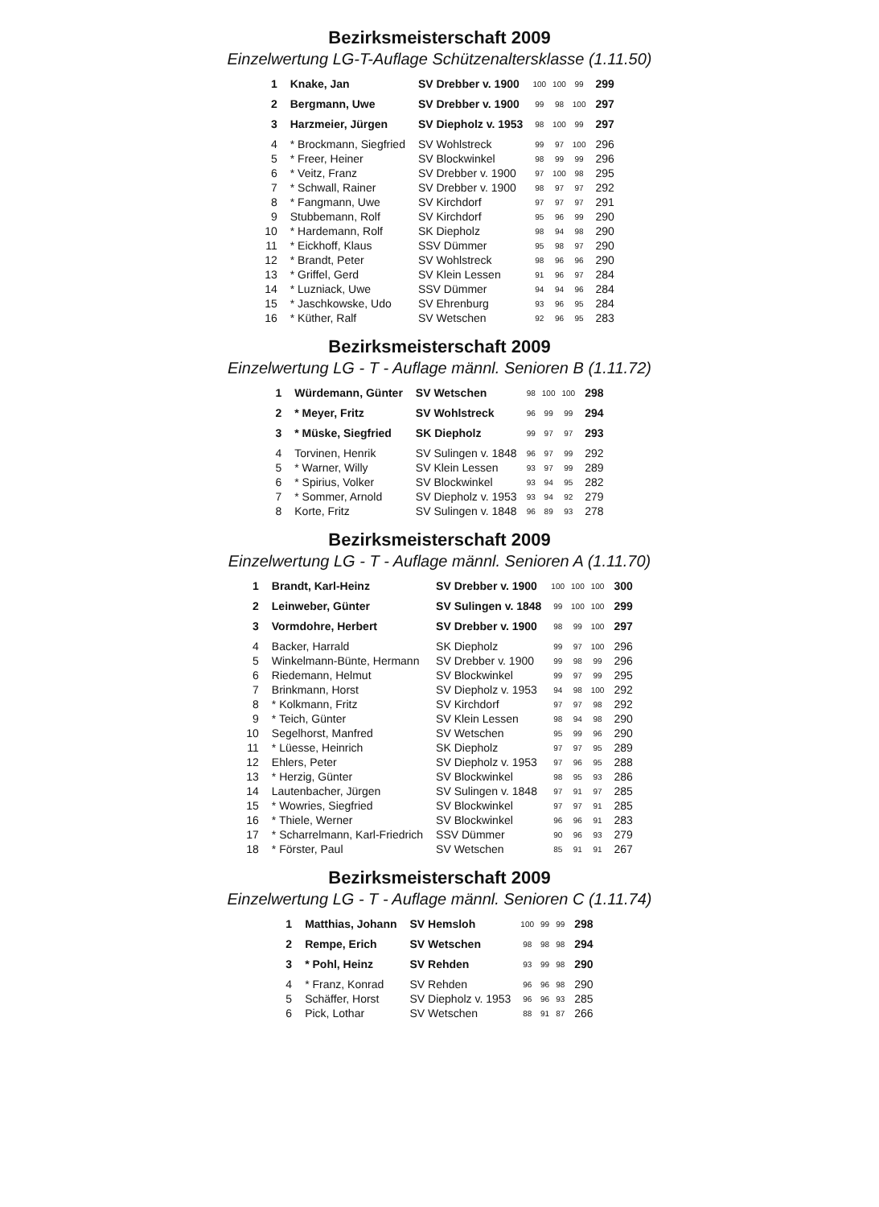Bezirksmeisterschaft 2009
Einzelwertung LG-T-Auflage Schützenaltersklasse (1.11.50)
| 1 | Knake, Jan | SV Drebber v. 1900 | 100 | 100 | 99 | 299 |
| 2 | Bergmann, Uwe | SV Drebber v. 1900 | 99 | 98 | 100 | 297 |
| 3 | Harzmeier, Jürgen | SV Diepholz v. 1953 | 98 | 100 | 99 | 297 |
| 4 | * Brockmann, Siegfried | SV Wohlstreck | 99 | 97 | 100 | 296 |
| 5 | * Freer, Heiner | SV Blockwinkel | 98 | 99 | 99 | 296 |
| 6 | * Veitz, Franz | SV Drebber v. 1900 | 97 | 100 | 98 | 295 |
| 7 | * Schwall, Rainer | SV Drebber v. 1900 | 98 | 97 | 97 | 292 |
| 8 | * Fangmann, Uwe | SV Kirchdorf | 97 | 97 | 97 | 291 |
| 9 | Stubbemann, Rolf | SV Kirchdorf | 95 | 96 | 99 | 290 |
| 10 | * Hardemann, Rolf | SK Diepholz | 98 | 94 | 98 | 290 |
| 11 | * Eickhoff, Klaus | SSV Dümmer | 95 | 98 | 97 | 290 |
| 12 | * Brandt, Peter | SV Wohlstreck | 98 | 96 | 96 | 290 |
| 13 | * Griffel, Gerd | SV Klein Lessen | 91 | 96 | 97 | 284 |
| 14 | * Luzniack, Uwe | SSV Dümmer | 94 | 94 | 96 | 284 |
| 15 | * Jaschkowske, Udo | SV Ehrenburg | 93 | 96 | 95 | 284 |
| 16 | * Küther, Ralf | SV Wetschen | 92 | 96 | 95 | 283 |
Bezirksmeisterschaft 2009
Einzelwertung LG - T - Auflage männl. Senioren B (1.11.72)
| 1 | Würdemann, Günter | SV Wetschen | 98 | 100 | 100 | 298 |
| 2 | * Meyer, Fritz | SV Wohlstreck | 96 | 99 | 99 | 294 |
| 3 | * Müske, Siegfried | SK Diepholz | 99 | 97 | 97 | 293 |
| 4 | Torvinen, Henrik | SV Sulingen v. 1848 | 96 | 97 | 99 | 292 |
| 5 | * Warner, Willy | SV Klein Lessen | 93 | 97 | 99 | 289 |
| 6 | * Spirius, Volker | SV Blockwinkel | 93 | 94 | 95 | 282 |
| 7 | * Sommer, Arnold | SV Diepholz v. 1953 | 93 | 94 | 92 | 279 |
| 8 | Korte, Fritz | SV Sulingen v. 1848 | 96 | 89 | 93 | 278 |
Bezirksmeisterschaft 2009
Einzelwertung LG - T - Auflage männl. Senioren A (1.11.70)
| 1 | Brandt, Karl-Heinz | SV Drebber v. 1900 | 100 | 100 | 100 | 300 |
| 2 | Leinweber, Günter | SV Sulingen v. 1848 | 99 | 100 | 100 | 299 |
| 3 | Vormdohre, Herbert | SV Drebber v. 1900 | 98 | 99 | 100 | 297 |
| 4 | Backer, Harrald | SK Diepholz | 99 | 97 | 100 | 296 |
| 5 | Winkelmann-Bünte, Hermann | SV Drebber v. 1900 | 99 | 98 | 99 | 296 |
| 6 | Riedemann, Helmut | SV Blockwinkel | 99 | 97 | 99 | 295 |
| 7 | Brinkmann, Horst | SV Diepholz v. 1953 | 94 | 98 | 100 | 292 |
| 8 | * Kolkmann, Fritz | SV Kirchdorf | 97 | 97 | 98 | 292 |
| 9 | * Teich, Günter | SV Klein Lessen | 98 | 94 | 98 | 290 |
| 10 | Segelhorst, Manfred | SV Wetschen | 95 | 99 | 96 | 290 |
| 11 | * Lüesse, Heinrich | SK Diepholz | 97 | 97 | 95 | 289 |
| 12 | Ehlers, Peter | SV Diepholz v. 1953 | 97 | 96 | 95 | 288 |
| 13 | * Herzig, Günter | SV Blockwinkel | 98 | 95 | 93 | 286 |
| 14 | Lautenbacher, Jürgen | SV Sulingen v. 1848 | 97 | 91 | 97 | 285 |
| 15 | * Wowries, Siegfried | SV Blockwinkel | 97 | 97 | 91 | 285 |
| 16 | * Thiele, Werner | SV Blockwinkel | 96 | 96 | 91 | 283 |
| 17 | * Scharrelmann, Karl-Friedrich | SSV Dümmer | 90 | 96 | 93 | 279 |
| 18 | * Förster, Paul | SV Wetschen | 85 | 91 | 91 | 267 |
Bezirksmeisterschaft 2009
Einzelwertung LG - T - Auflage männl. Senioren C (1.11.74)
| 1 | Matthias, Johann | SV Hemsloh | 100 | 99 | 99 | 298 |
| 2 | Rempe, Erich | SV Wetschen | 98 | 98 | 98 | 294 |
| 3 | * Pohl, Heinz | SV Rehden | 93 | 99 | 98 | 290 |
| 4 | * Franz, Konrad | SV Rehden | 96 | 96 | 98 | 290 |
| 5 | Schäffer, Horst | SV Diepholz v. 1953 | 96 | 96 | 93 | 285 |
| 6 | Pick, Lothar | SV Wetschen | 88 | 91 | 87 | 266 |